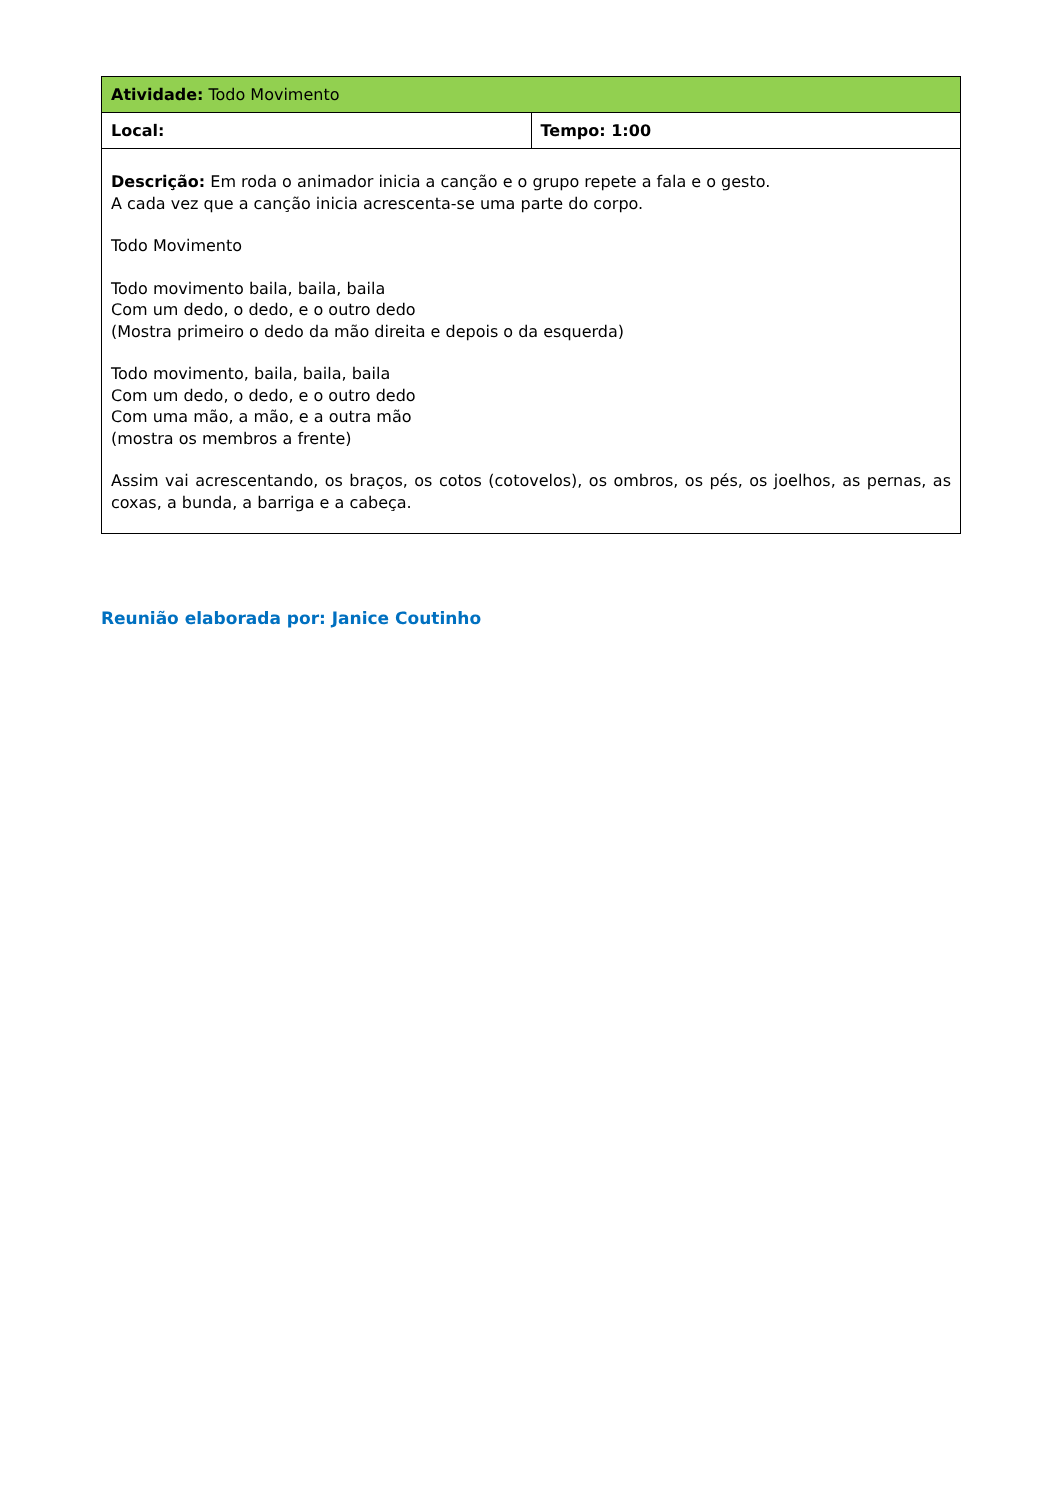| Atividade: Todo Movimento | |
| Local: | Tempo: 1:00 |
| Descrição: Em roda o animador inicia a canção e o grupo repete a fala e o gesto. A cada vez que a canção inicia acrescenta-se uma parte do corpo. Todo Movimento Todo movimento baila, baila, baila Com um dedo, o dedo, e o outro dedo (Mostra primeiro o dedo da mão direita e depois o da esquerda) Todo movimento, baila, baila, baila Com um dedo, o dedo, e o outro dedo Com uma mão, a mão, e a outra mão (mostra os membros a frente) Assim vai acrescentando, os braços, os cotos (cotovelos), os ombros, os pés, os joelhos, as pernas, as coxas, a bunda, a barriga e a cabeça. | |
Reunião elaborada por: Janice Coutinho